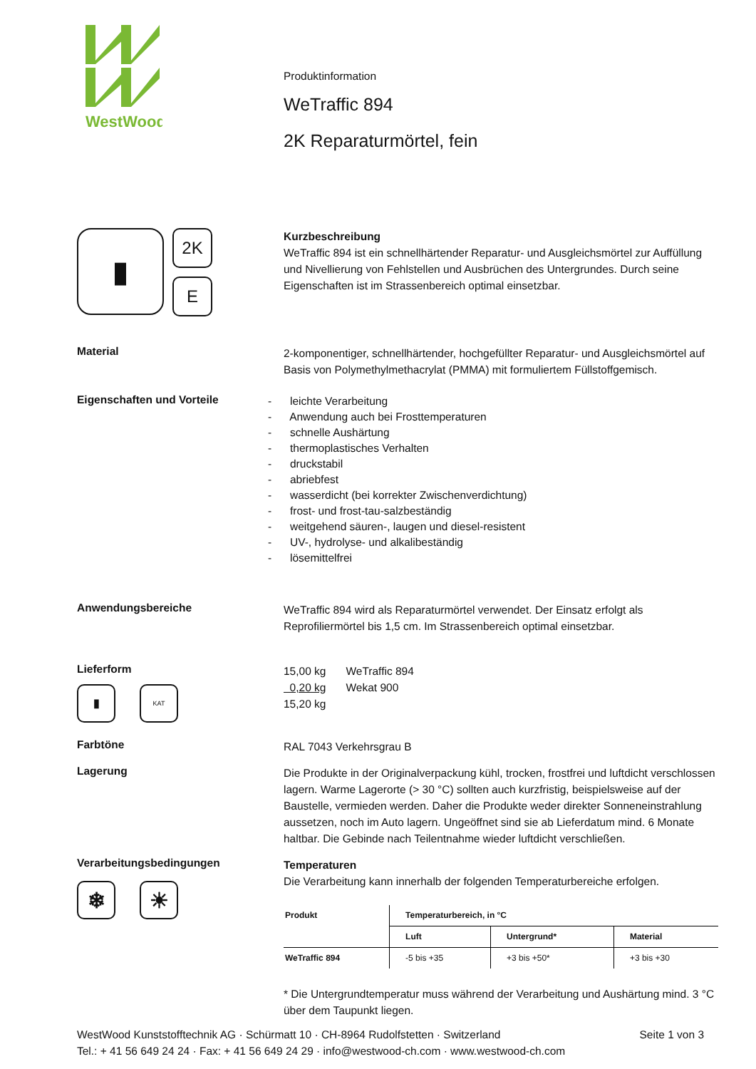WestWood
Produktinformation
WeTraffic 894
2K Reparaturmörtel, fein
▮ 2K
E
Kurzbeschreibung
WeTraffic 894 ist ein schnellhärtender Reparatur- und Ausgleichsmörtel zur Auffüllung und Nivellierung von Fehlstellen und Ausbrüchen des Untergrundes. Durch seine Eigenschaften ist im Strassenbereich optimal einsetzbar.
Material
2-komponentiger, schnellhärtender, hochgefüllter Reparatur- und Ausgleichsmörtel auf Basis von Polymethylmethacrylat (PMMA) mit formuliertem Füllstoffgemisch.
Eigenschaften und Vorteile
- leichte Verarbeitung
- Anwendung auch bei Frosttemperaturen
- schnelle Aushärtung
- thermoplastisches Verhalten
- druckstabil
- abriebfest
- wasserdicht (bei korrekter Zwischenverdichtung)
- frost- und frost-tau-salzbeständig
- weitgehend säuren-, laugen und diesel-resistent
- UV-, hydrolyse- und alkalibeständig
- lösemittelfrei
Anwendungsbereiche
WeTraffic 894 wird als Reparaturmörtel verwendet. Der Einsatz erfolgt als Reprofiliermörtel bis 1,5 cm. Im Strassenbereich optimal einsetzbar.
Lieferform
▮ KAT
| 15,00 kg | WeTraffic 894 |
| 0,20 kg | Wekat 900 |
| 15,20 kg | |
Farbtöne
RAL 7043 Verkehrsgrau B
Lagerung
Die Produkte in der Originalverpackung kühl, trocken, frostfrei und luftdicht verschlossen lagern. Warme Lagerorte (> 30 °C) sollten auch kurzfristig, beispielsweise auf der Baustelle, vermieden werden. Daher die Produkte weder direkter Sonneneinstrahlung aussetzen, noch im Auto lagern. Ungeöffnet sind sie ab Lieferdatum mind. 6 Monate haltbar. Die Gebinde nach Teilentnahme wieder luftdicht verschließen.
Verarbeitungsbedingungen
❄ ☀
Temperaturen
Die Verarbeitung kann innerhalb der folgenden Temperaturbereiche erfolgen.
| Produkt | Temperaturbereich, in °C | | |
| --- | --- | --- | --- |
| | Luft | Untergrund* | Material |
| WeTraffic 894 | -5 bis +35 | +3 bis +50* | +3 bis +30 |
* Die Untergrundtemperatur muss während der Verarbeitung und Aushärtung mind. 3 °C über dem Taupunkt liegen.
WestWood Kunststofftechnik AG · Schürmatt 10 · CH-8964 Rudolfstetten · Switzerland Seite 1 von 3
Tel.: + 41 56 649 24 24 · Fax: + 41 56 649 24 29 · info@westwood-ch.com · www.westwood-ch.com